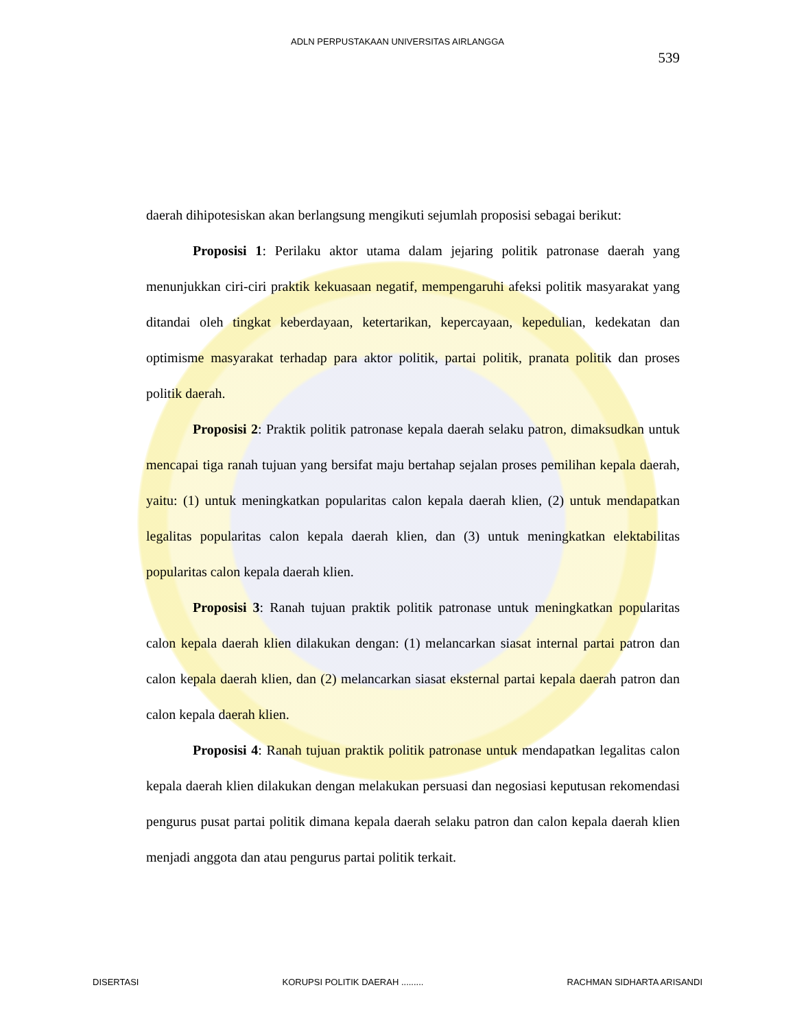ADLN PERPUSTAKAAN UNIVERSITAS AIRLANGGA
539
daerah dihipotesiskan akan berlangsung mengikuti sejumlah proposisi sebagai berikut:
Proposisi 1: Perilaku aktor utama dalam jejaring politik patronase daerah yang menunjukkan ciri-ciri praktik kekuasaan negatif, mempengaruhi afeksi politik masyarakat yang ditandai oleh tingkat keberdayaan, ketertarikan, kepercayaan, kepedulian, kedekatan dan optimisme masyarakat terhadap para aktor politik, partai politik, pranata politik dan proses politik daerah.
Proposisi 2: Praktik politik patronase kepala daerah selaku patron, dimaksudkan untuk mencapai tiga ranah tujuan yang bersifat maju bertahap sejalan proses pemilihan kepala daerah, yaitu: (1) untuk meningkatkan popularitas calon kepala daerah klien, (2) untuk mendapatkan legalitas popularitas calon kepala daerah klien, dan (3) untuk meningkatkan elektabilitas popularitas calon kepala daerah klien.
Proposisi 3: Ranah tujuan praktik politik patronase untuk meningkatkan popularitas calon kepala daerah klien dilakukan dengan: (1) melancarkan siasat internal partai patron dan calon kepala daerah klien, dan (2) melancarkan siasat eksternal partai kepala daerah patron dan calon kepala daerah klien.
Proposisi 4: Ranah tujuan praktik politik patronase untuk mendapatkan legalitas calon kepala daerah klien dilakukan dengan melakukan persuasi dan negosiasi keputusan rekomendasi pengurus pusat partai politik dimana kepala daerah selaku patron dan calon kepala daerah klien menjadi anggota dan atau pengurus partai politik terkait.
DISERTASI KORUPSI POLITIK DAERAH ......... RACHMAN SIDHARTA ARISANDI